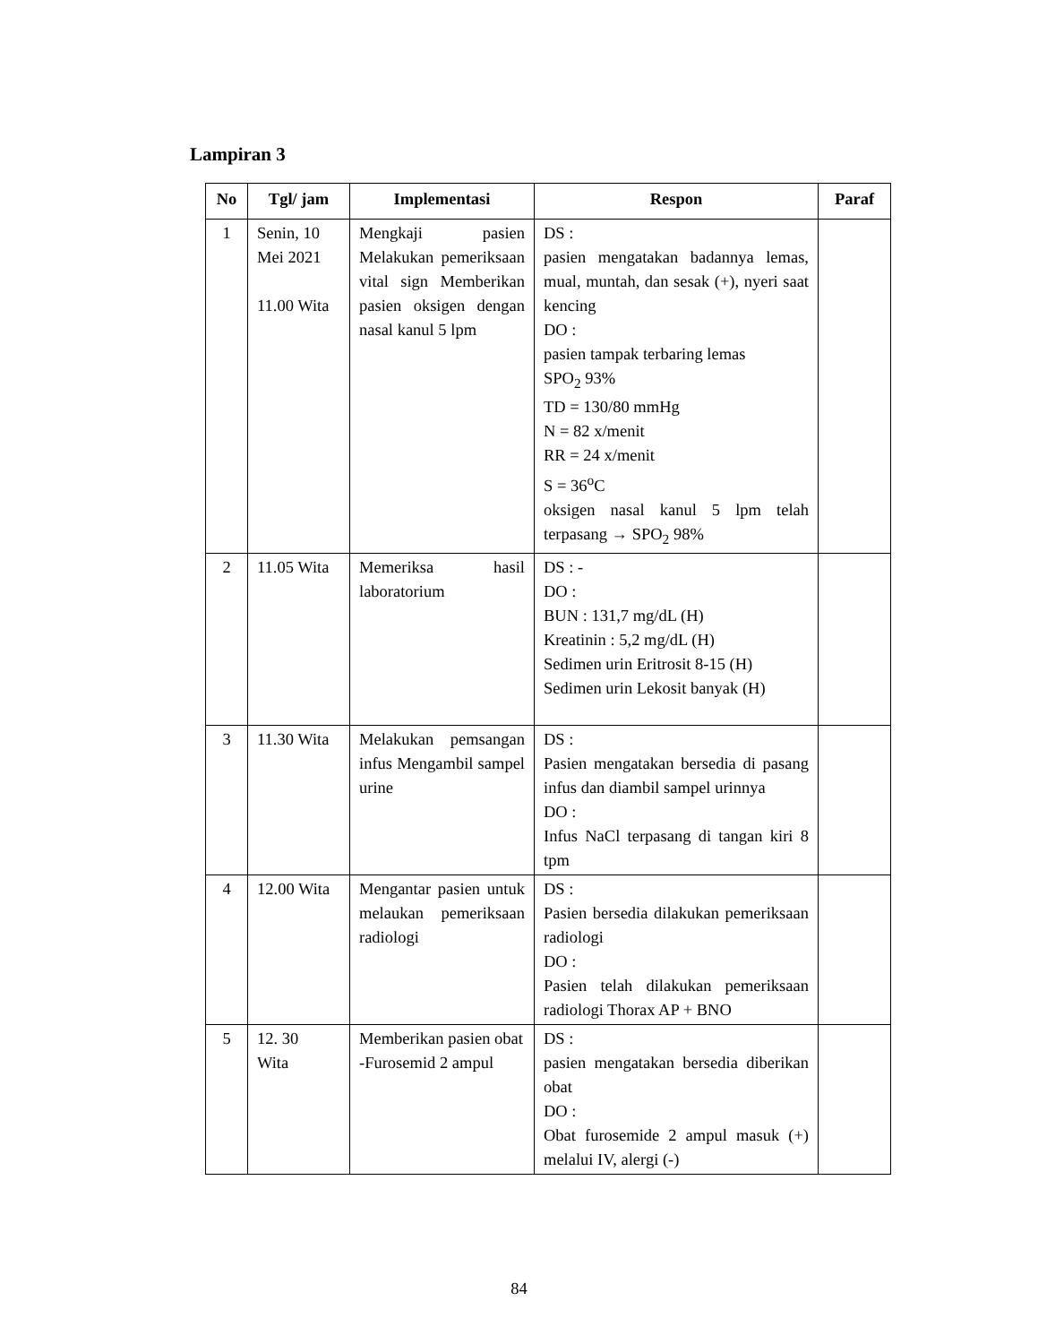Lampiran 3
| No | Tgl/ jam | Implementasi | Respon | Paraf |
| --- | --- | --- | --- | --- |
| 1 | Senin, 10 Mei 2021 11.00 Wita | Mengkaji pasien Melakukan pemeriksaan vital sign Memberikan pasien oksigen dengan nasal kanul 5 lpm | DS : pasien mengatakan badannya lemas, mual, muntah, dan sesak (+), nyeri saat kencing DO : pasien tampak terbaring lemas SPO<sub>2</sub> 93% TD = 130/80 mmHg N = 82 x/menit RR = 24 x/menit S = 36<sup>o</sup>C oksigen nasal kanul 5 lpm telah terpasang → SPO<sub>2</sub> 98% | |
| 2 | 11.05 Wita | Memeriksa hasil laboratorium | DS : - DO : BUN : 131,7 mg/dL (H) Kreatinin : 5,2 mg/dL (H) Sedimen urin Eritrosit 8-15 (H) Sedimen urin Lekosit banyak (H) | |
| 3 | 11.30 Wita | Melakukan pemsangan infus Mengambil sampel urine | DS : Pasien mengatakan bersedia di pasang infus dan diambil sampel urinnya DO : Infus NaCl terpasang di tangan kiri 8 tpm | |
| 4 | 12.00 Wita | Mengantar pasien untuk melaukan pemeriksaan radiologi | DS : Pasien bersedia dilakukan pemeriksaan radiologi DO : Pasien telah dilakukan pemeriksaan radiologi Thorax AP + BNO | |
| 5 | 12. 30 Wita | Memberikan pasien obat -Furosemid 2 ampul | DS : pasien mengatakan bersedia diberikan obat DO : Obat furosemide 2 ampul masuk (+) melalui IV, alergi (-) | |
84